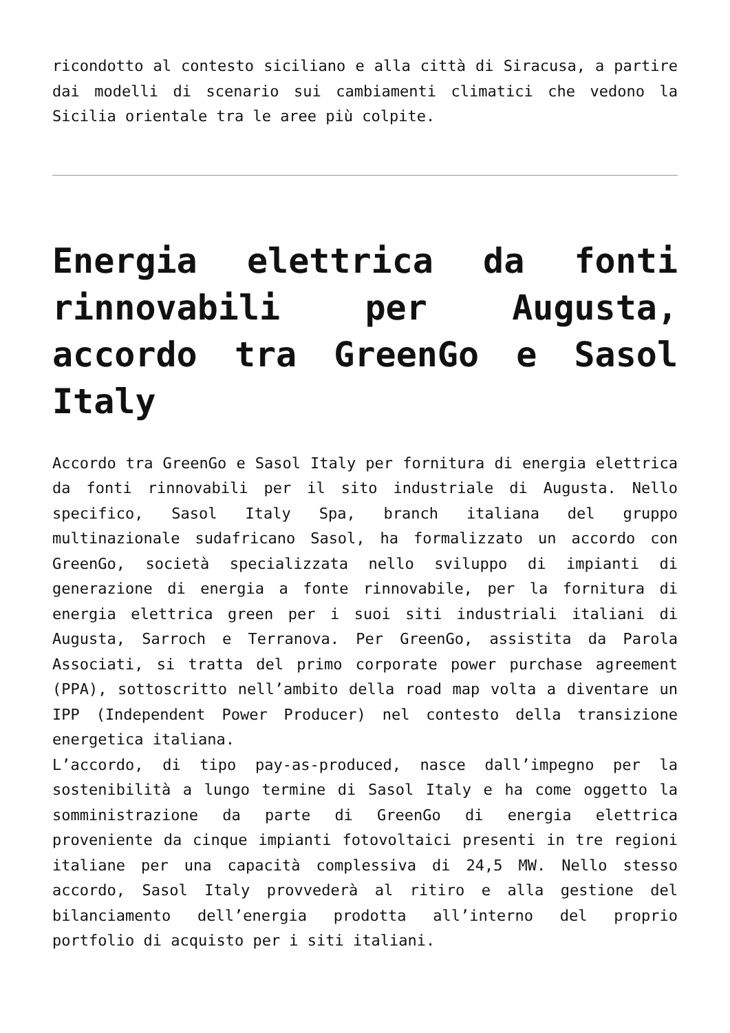ricondotto al contesto siciliano e alla città di Siracusa, a partire dai modelli di scenario sui cambiamenti climatici che vedono la Sicilia orientale tra le aree più colpite.
Energia elettrica da fonti rinnovabili per Augusta, accordo tra GreenGo e Sasol Italy
Accordo tra GreenGo e Sasol Italy per fornitura di energia elettrica da fonti rinnovabili per il sito industriale di Augusta. Nello specifico, Sasol Italy Spa, branch italiana del gruppo multinazionale sudafricano Sasol, ha formalizzato un accordo con GreenGo, società specializzata nello sviluppo di impianti di generazione di energia a fonte rinnovabile, per la fornitura di energia elettrica green per i suoi siti industriali italiani di Augusta, Sarroch e Terranova. Per GreenGo, assistita da Parola Associati, si tratta del primo corporate power purchase agreement (PPA), sottoscritto nell’ambito della road map volta a diventare un IPP (Independent Power Producer) nel contesto della transizione energetica italiana.
L’accordo, di tipo pay-as-produced, nasce dall’impegno per la sostenibilità a lungo termine di Sasol Italy e ha come oggetto la somministrazione da parte di GreenGo di energia elettrica proveniente da cinque impianti fotovoltaici presenti in tre regioni italiane per una capacità complessiva di 24,5 MW. Nello stesso accordo, Sasol Italy provvederà al ritiro e alla gestione del bilanciamento dell’energia prodotta all’interno del proprio portfolio di acquisto per i siti italiani.